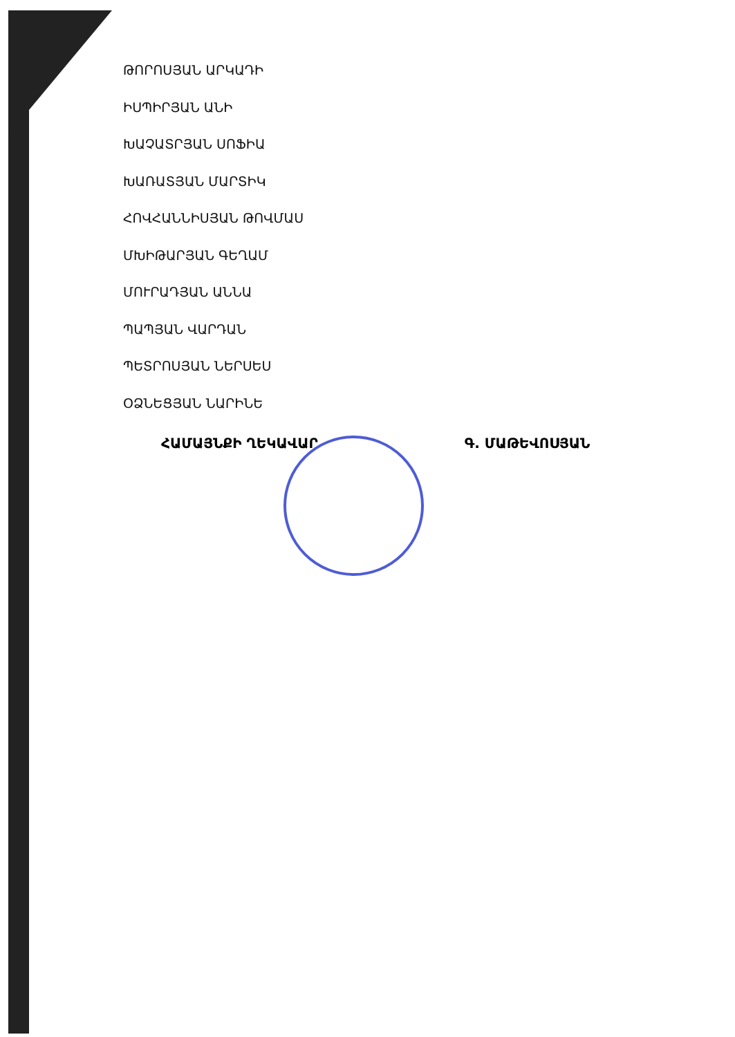ԹՈՐՈՍՅԱՆ ԱՐԿԱԴԻ
ԻՍՊԻՐՅԱՆ ԱՆԻ
ԽԱՉԱՏՐՅԱՆ ՍՈՖԻԱ
ԽԱՌԱՏՅԱՆ ՄԱՐՏԻԿ
ՀՈՎՀԱՆՆԻՍՅԱՆ ԹՈՎՄԱՍ
ՄԽԻԹԱՐՅԱՆ ԳԵՂԱՄ
ՄՈՒՐԱԴՅԱՆ ԱՆՆԱ
ՊԱՊՅԱՆ ՎԱՐԴԱՆ
ՊԵՏՐՈՍՅԱՆ ՆԵՐՍԵՍ
ՕՁՆԵՑՅԱՆ ՆԱՐԻՆԵ
ՀԱՄԱՅՆՔԻ ՂԵԿԱՎԱՐ Գ. ՄԱԹԵՎՈՍՅԱՆ